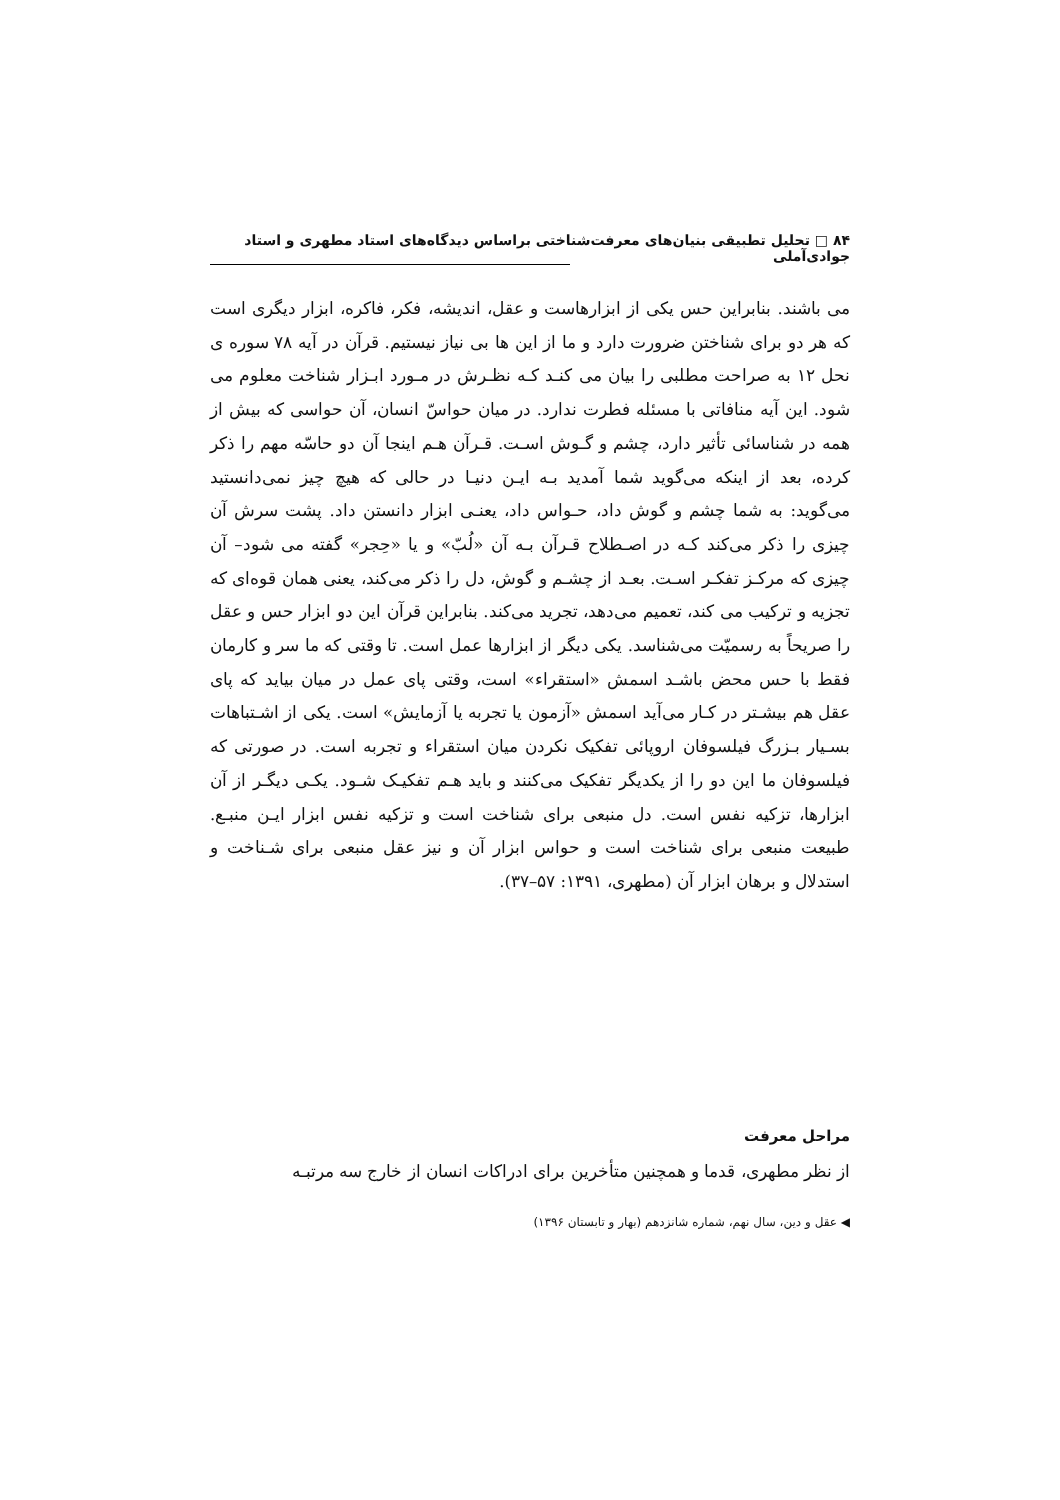۸۴ □ تحلیل تطبیقی بنیان‌های معرفت‌شناختی براساس دیدگاه‌های استاد مطهری و استاد جوادی‌آملی
می باشند. بنابراین حس یکی از ابزارهاست و عقل، اندیشه، فکر، فاکره، ابزار دیگری است که هر دو برای شناختن ضرورت دارد و ما از این ها بی نیاز نیستیم. قرآن در آیه ۷۸ سوره ی نحل ۱۲ به صراحت مطلبی را بیان می کنـد کـه نظـرش در مـورد ابـزار شناخت معلوم می شود. این آیه منافاتی با مسئله فطرت ندارد. در میان حواسّ انسان، آن حواسی که بیش از همه در شناسائی تأثیر دارد، چشم و گـوش اسـت. قـرآن هـم اینجا آن دو حاسّه مهم را ذکر کرده، بعد از اینکه می‌گوید شما آمدید بـه ایـن دنیـا در حالی که هیچ چیز نمی‌دانستید می‌گوید: به شما چشم و گوش داد، حـواس داد، یعنـی ابزار دانستن داد. پشت سرش آن چیزی را ذکر می‌کند کـه در اصـطلاح قـرآن بـه آن «لُبّ» و یا «حِجر» گفته می شود– آن چیزی که مرکـز تفکـر اسـت. بعـد از چشـم و گوش، دل را ذکر می‌کند، یعنی همان قوه‌ای که تجزیه و ترکیب می کند، تعمیم می‌دهد، تجرید می‌کند. بنابراین قرآن این دو ابزار حس و عقل را صریحاً به رسمیّت می‌شناسد. یکی دیگر از ابزارها عمل است. تا وقتی که ما سر و کارمان فقط با حس محض باشـد اسمش «استقراء» است، وقتی پای عمل در میان بیاید که پای عقل هم بیشـتر در کـار می‌آید اسمش «آزمون یا تجربه یا آزمایش» است. یکی از اشـتباهات بسـیار بـزرگ فیلسوفان اروپائی تفکیک نکردن میان استقراء و تجربه است. در صورتی که فیلسوفان ما این دو را از یکدیگر تفکیک می‌کنند و باید هـم تفکیـک شـود. یکـی دیگـر از آن ابزارها، تزکیه نفس است. دل منبعی برای شناخت است و تزکیه نفس ابزار ایـن منبـع. طبیعت منبعی برای شناخت است و حواس ابزار آن و نیز عقل منبعی برای شـناخت و استدلال و برهان ابزار آن (مطهری، ۱۳۹۱: ۵۷–۳۷).
مراحل معرفت
از نظر مطهری، قدما و همچنین متأخرین برای ادراکات انسان از خارج سه مرتبـه
◀ عقل و دین، سال نهم، شماره شانزدهم (بهار و تابستان ۱۳۹۶)